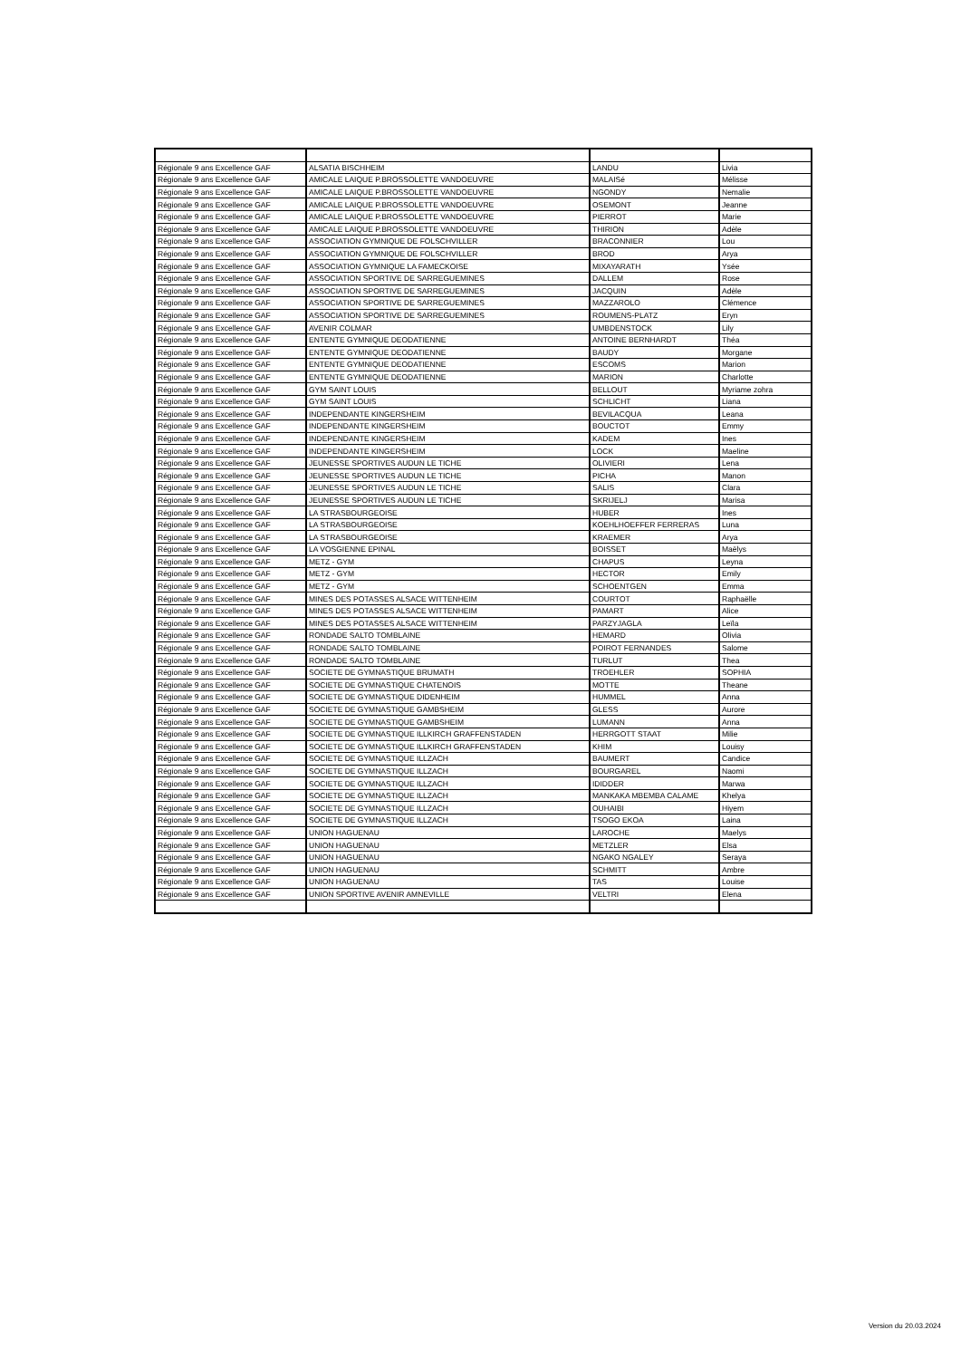| Régionale 9 ans Excellence GAF | ALSATIA BISCHHEIM | LANDU | Livia |
| Régionale 9 ans Excellence GAF | AMICALE LAIQUE P.BROSSOLETTE VANDOEUVRE | MALAISé | Mélisse |
| Régionale 9 ans Excellence GAF | AMICALE LAIQUE P.BROSSOLETTE VANDOEUVRE | NGONDY | Nemalie |
| Régionale 9 ans Excellence GAF | AMICALE LAIQUE P.BROSSOLETTE VANDOEUVRE | OSEMONT | Jeanne |
| Régionale 9 ans Excellence GAF | AMICALE LAIQUE P.BROSSOLETTE VANDOEUVRE | PIERROT | Marie |
| Régionale 9 ans Excellence GAF | AMICALE LAIQUE P.BROSSOLETTE VANDOEUVRE | THIRION | Adèle |
| Régionale 9 ans Excellence GAF | ASSOCIATION GYMNIQUE DE FOLSCHVILLER | BRACONNIER | Lou |
| Régionale 9 ans Excellence GAF | ASSOCIATION GYMNIQUE DE FOLSCHVILLER | BROD | Arya |
| Régionale 9 ans Excellence GAF | ASSOCIATION GYMNIQUE LA FAMECKOISE | MIXAYARATH | Ysée |
| Régionale 9 ans Excellence GAF | ASSOCIATION SPORTIVE DE SARREGUEMINES | DALLEM | Rose |
| Régionale 9 ans Excellence GAF | ASSOCIATION SPORTIVE DE SARREGUEMINES | JACQUIN | Adèle |
| Régionale 9 ans Excellence GAF | ASSOCIATION SPORTIVE DE SARREGUEMINES | MAZZAROLO | Clémence |
| Régionale 9 ans Excellence GAF | ASSOCIATION SPORTIVE DE SARREGUEMINES | ROUMENS-PLATZ | Eryn |
| Régionale 9 ans Excellence GAF | AVENIR COLMAR | UMBDENSTOCK | Lily |
| Régionale 9 ans Excellence GAF | ENTENTE GYMNIQUE DEODATIENNE | ANTOINE BERNHARDT | Théa |
| Régionale 9 ans Excellence GAF | ENTENTE GYMNIQUE DEODATIENNE | BAUDY | Morgane |
| Régionale 9 ans Excellence GAF | ENTENTE GYMNIQUE DEODATIENNE | ESCOMS | Marion |
| Régionale 9 ans Excellence GAF | ENTENTE GYMNIQUE DEODATIENNE | MARION | Charlotte |
| Régionale 9 ans Excellence GAF | GYM SAINT LOUIS | BELLOUT | Myriame zohra |
| Régionale 9 ans Excellence GAF | GYM SAINT LOUIS | SCHLICHT | Liana |
| Régionale 9 ans Excellence GAF | INDEPENDANTE KINGERSHEIM | BEVILACQUA | Leana |
| Régionale 9 ans Excellence GAF | INDEPENDANTE KINGERSHEIM | BOUCTOT | Emmy |
| Régionale 9 ans Excellence GAF | INDEPENDANTE KINGERSHEIM | KADEM | Ines |
| Régionale 9 ans Excellence GAF | INDEPENDANTE KINGERSHEIM | LOCK | Maeline |
| Régionale 9 ans Excellence GAF | JEUNESSE SPORTIVES AUDUN LE TICHE | OLIVIERI | Lena |
| Régionale 9 ans Excellence GAF | JEUNESSE SPORTIVES AUDUN LE TICHE | PICHA | Manon |
| Régionale 9 ans Excellence GAF | JEUNESSE SPORTIVES AUDUN LE TICHE | SALIS | Clara |
| Régionale 9 ans Excellence GAF | JEUNESSE SPORTIVES AUDUN LE TICHE | SKRIJELJ | Marisa |
| Régionale 9 ans Excellence GAF | LA STRASBOURGEOISE | HUBER | Ines |
| Régionale 9 ans Excellence GAF | LA STRASBOURGEOISE | KOEHLHOEFFER FERRERAS | Luna |
| Régionale 9 ans Excellence GAF | LA STRASBOURGEOISE | KRAEMER | Arya |
| Régionale 9 ans Excellence GAF | LA VOSGIENNE EPINAL | BOISSET | Maëlys |
| Régionale 9 ans Excellence GAF | METZ - GYM | CHAPUS | Leyna |
| Régionale 9 ans Excellence GAF | METZ - GYM | HECTOR | Emily |
| Régionale 9 ans Excellence GAF | METZ - GYM | SCHOENTGEN | Emma |
| Régionale 9 ans Excellence GAF | MINES DES POTASSES ALSACE WITTENHEIM | COURTOT | Raphaëlle |
| Régionale 9 ans Excellence GAF | MINES DES POTASSES ALSACE WITTENHEIM | PAMART | Alice |
| Régionale 9 ans Excellence GAF | MINES DES POTASSES ALSACE WITTENHEIM | PARZYJAGLA | Leïla |
| Régionale 9 ans Excellence GAF | RONDADE SALTO TOMBLAINE | HEMARD | Olivia |
| Régionale 9 ans Excellence GAF | RONDADE SALTO TOMBLAINE | POIROT FERNANDES | Salome |
| Régionale 9 ans Excellence GAF | RONDADE SALTO TOMBLAINE | TURLUT | Thea |
| Régionale 9 ans Excellence GAF | SOCIETE DE GYMNASTIQUE BRUMATH | TROEHLER | SOPHIA |
| Régionale 9 ans Excellence GAF | SOCIETE DE GYMNASTIQUE CHATENOIS | MOTTE | Theane |
| Régionale 9 ans Excellence GAF | SOCIETE DE GYMNASTIQUE DIDENHEIM | HUMMEL | Anna |
| Régionale 9 ans Excellence GAF | SOCIETE DE GYMNASTIQUE GAMBSHEIM | GLESS | Aurore |
| Régionale 9 ans Excellence GAF | SOCIETE DE GYMNASTIQUE GAMBSHEIM | LUMANN | Anna |
| Régionale 9 ans Excellence GAF | SOCIETE DE GYMNASTIQUE ILLKIRCH GRAFFENSTADEN | HERRGOTT STAAT | Milie |
| Régionale 9 ans Excellence GAF | SOCIETE DE GYMNASTIQUE ILLKIRCH GRAFFENSTADEN | KHIM | Louisy |
| Régionale 9 ans Excellence GAF | SOCIETE DE GYMNASTIQUE ILLZACH | BAUMERT | Candice |
| Régionale 9 ans Excellence GAF | SOCIETE DE GYMNASTIQUE ILLZACH | BOURGAREL | Naomi |
| Régionale 9 ans Excellence GAF | SOCIETE DE GYMNASTIQUE ILLZACH | IDIDDER | Marwa |
| Régionale 9 ans Excellence GAF | SOCIETE DE GYMNASTIQUE ILLZACH | MANKAKA MBEMBA CALAME | Khelya |
| Régionale 9 ans Excellence GAF | SOCIETE DE GYMNASTIQUE ILLZACH | OUHAIBI | Hiyem |
| Régionale 9 ans Excellence GAF | SOCIETE DE GYMNASTIQUE ILLZACH | TSOGO EKOA | Laina |
| Régionale 9 ans Excellence GAF | UNION HAGUENAU | LAROCHE | Maelys |
| Régionale 9 ans Excellence GAF | UNION HAGUENAU | METZLER | Elsa |
| Régionale 9 ans Excellence GAF | UNION HAGUENAU | NGAKO NGALEY | Seraya |
| Régionale 9 ans Excellence GAF | UNION HAGUENAU | SCHMITT | Ambre |
| Régionale 9 ans Excellence GAF | UNION HAGUENAU | TAS | Louise |
| Régionale 9 ans Excellence GAF | UNION SPORTIVE AVENIR AMNEVILLE | VELTRI | Elena |
Version du 20.03.2024